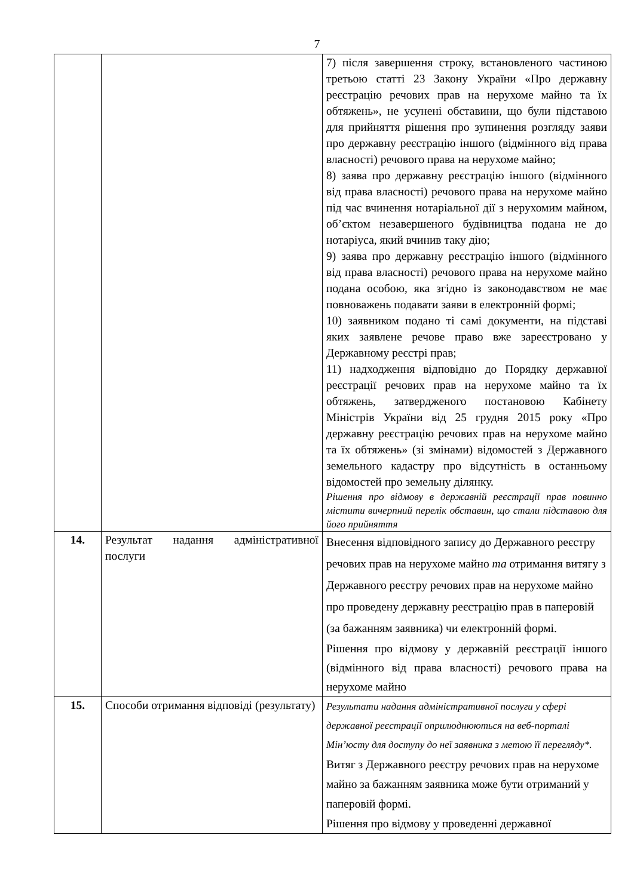7
| | | 7) після завершення строку, встановленого частиною третьою статті 23 Закону України «Про державну реєстрацію речових прав на нерухоме майно та їх обтяжень», не усунені обставини, що були підставою для прийняття рішення про зупинення розгляду заяви про державну реєстрацію іншого (відмінного від права власності) речового права на нерухоме майно; 8) заява про державну реєстрацію іншого (відмінного від права власності) речового права на нерухоме майно під час вчинення нотаріальної дії з нерухомим майном, об’єктом незавершеного будівництва подана не до нотаріуса, який вчинив таку дію; 9) заява про державну реєстрацію іншого (відмінного від права власності) речового права на нерухоме майно подана особою, яка згідно із законодавством не має повноважень подавати заяви в електронній формі; 10) заявником подано ті самі документи, на підставі яких заявлене речове право вже зареєстровано у Державному реєстрі прав; 11) надходження відповідно до Порядку державної реєстрації речових прав на нерухоме майно та їх обтяжень, затвердженого постановою Кабінету Міністрів України від 25 грудня 2015 року «Про державну реєстрацію речових прав на нерухоме майно та їх обтяжень» (зі змінами) відомостей з Державного земельного кадастру про відсутність в останньому відомостей про земельну ділянку. Рішення про відмову в державній реєстрації прав повинно містити вичерпний перелік обставин, що стали підставою для його прийняття |
| 14. | Результат надання адміністративної послуги | Внесення відповідного запису до Державного реєстру речових прав на нерухоме майно та отримання витягу з Державного реєстру речових прав на нерухоме майно про проведену державну реєстрацію прав в паперовій (за бажанням заявника) чи електронній формі. Рішення про відмову у державній реєстрації іншого (відмінного від права власності) речового права на нерухоме майно |
| 15. | Способи отримання відповіді (результату) | Результати надання адміністративної послуги у сфері державної реєстрації оприлюднюються на веб-порталі Мін’юсту для доступу до неї заявника з метою її перегляду*. Витяг з Державного реєстру речових прав на нерухоме майно за бажанням заявника може бути отриманий у паперовій формі. Рішення про відмову у проведенні державної |